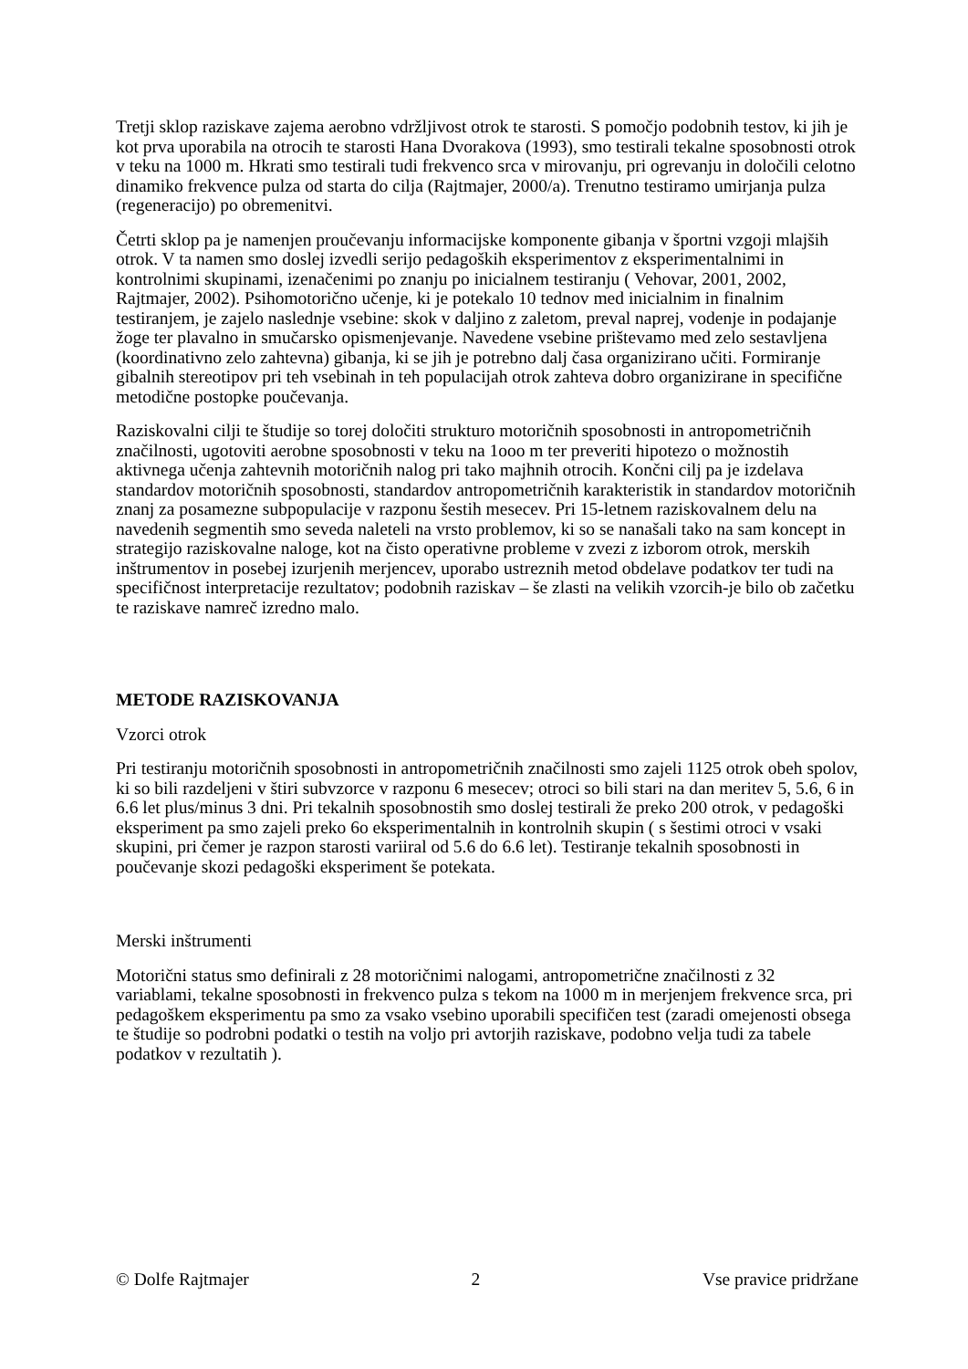Tretji sklop raziskave zajema aerobno vdržljivost otrok te starosti. S pomočjo podobnih testov, ki jih je kot prva uporabila na otrocih te starosti Hana Dvorakova (1993), smo testirali tekalne sposobnosti otrok v teku na 1000 m. Hkrati smo testirali tudi frekvenco srca v mirovanju, pri ogrevanju in določili celotno dinamiko frekvence pulza od starta do cilja (Rajtmajer, 2000/a). Trenutno testiramo umirjanja pulza (regeneracijo) po obremenitvi.
Četrti sklop pa je namenjen proučevanju informacijske komponente gibanja v športni vzgoji mlajših otrok. V ta namen smo doslej izvedli serijo pedagoških eksperimentov z eksperimentalnimi in kontrolnimi skupinami, izenačenimi po znanju po inicialnem testiranju ( Vehovar, 2001, 2002, Rajtmajer, 2002). Psihomotorično učenje, ki je potekalo 10 tednov med inicialnim in finalnim testiranjem, je zajelo naslednje vsebine: skok v daljino z zaletom, preval naprej, vodenje in podajanje žoge ter plavalno in smučarsko opismenjevanje. Navedene vsebine prištevamo med zelo sestavljena (koordinativno zelo zahtevna) gibanja, ki se jih je potrebno dalj časa organizirano učiti. Formiranje gibalnih stereotipov pri teh vsebinah in teh populacijah otrok zahteva dobro organizirane in specifične metodične postopke poučevanja.
Raziskovalni cilji te študije so torej določiti strukturo motoričnih sposobnosti in antropometričnih značilnosti, ugotoviti aerobne sposobnosti v teku na 1ooo m ter preveriti hipotezo o možnostih aktivnega učenja zahtevnih motoričnih nalog pri tako majhnih otrocih. Končni cilj pa je izdelava standardov motoričnih sposobnosti, standardov antropometričnih karakteristik in standardov motoričnih znanj za posamezne subpopulacije v razponu šestih mesecev. Pri 15-letnem raziskovalnem delu na navedenih segmentih smo seveda naleteli na vrsto problemov, ki so se nanašali tako na sam koncept in strategijo raziskovalne naloge, kot na čisto operativne probleme v zvezi z izborom otrok, merskih inštrumentov in posebej izurjenih merjencev, uporabo ustreznih metod obdelave podatkov ter tudi na specifičnost interpretacije rezultatov; podobnih raziskav – še zlasti na velikih vzorcih-je bilo ob začetku te raziskave namreč izredno malo.
METODE RAZISKOVANJA
Vzorci otrok
Pri testiranju motoričnih sposobnosti in antropometričnih značilnosti smo zajeli 1125 otrok obeh spolov, ki so bili razdeljeni v štiri subvzorce v razponu 6 mesecev; otroci so bili stari na dan meritev 5, 5.6, 6 in 6.6 let plus/minus 3 dni. Pri tekalnih sposobnostih smo doslej testirali že preko 200 otrok, v pedagoški eksperiment pa smo zajeli preko 6o eksperimentalnih in kontrolnih skupin ( s šestimi otroci v vsaki skupini, pri čemer je razpon starosti variiral od 5.6 do 6.6 let). Testiranje tekalnih sposobnosti in poučevanje skozi pedagoški eksperiment še potekata.
Merski inštrumenti
Motorični status smo definirali z 28 motoričnimi nalogami, antropometrične značilnosti z 32 variablami, tekalne sposobnosti in frekvenco pulza s tekom na 1000 m in merjenjem frekvence srca, pri pedagoškem eksperimentu pa smo za vsako vsebino uporabili specifičen test (zaradi omejenosti obsega te študije so podrobni podatki o testih na voljo pri avtorjih raziskave, podobno velja tudi za tabele podatkov v rezultatih ).
© Dolfe Rajtmajer 2 Vse pravice pridržane